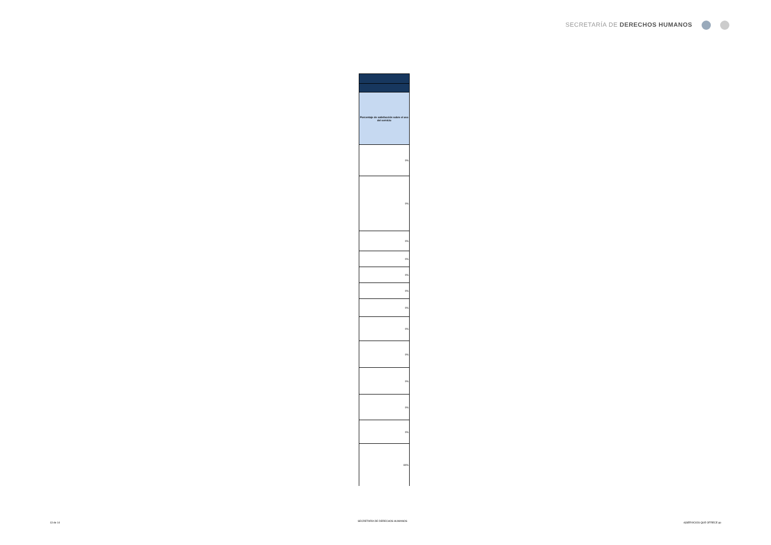SECRETARÍA DE DERECHOS HUMANOS
| Porcentaje de satisfacción sobre el uso del servicio |
| --- |
| 0% |
| 0% |
| 0% |
| 0% |
| 0% |
| 0% |
| 0% |
| 0% |
| 0% |
| 0% |
| 0% |
| 0% |
| 80% |
13 de 14
SECRETARÍA DE DERECHOS HUMANOS
d)SERVICIOS QUE OFRECE pp